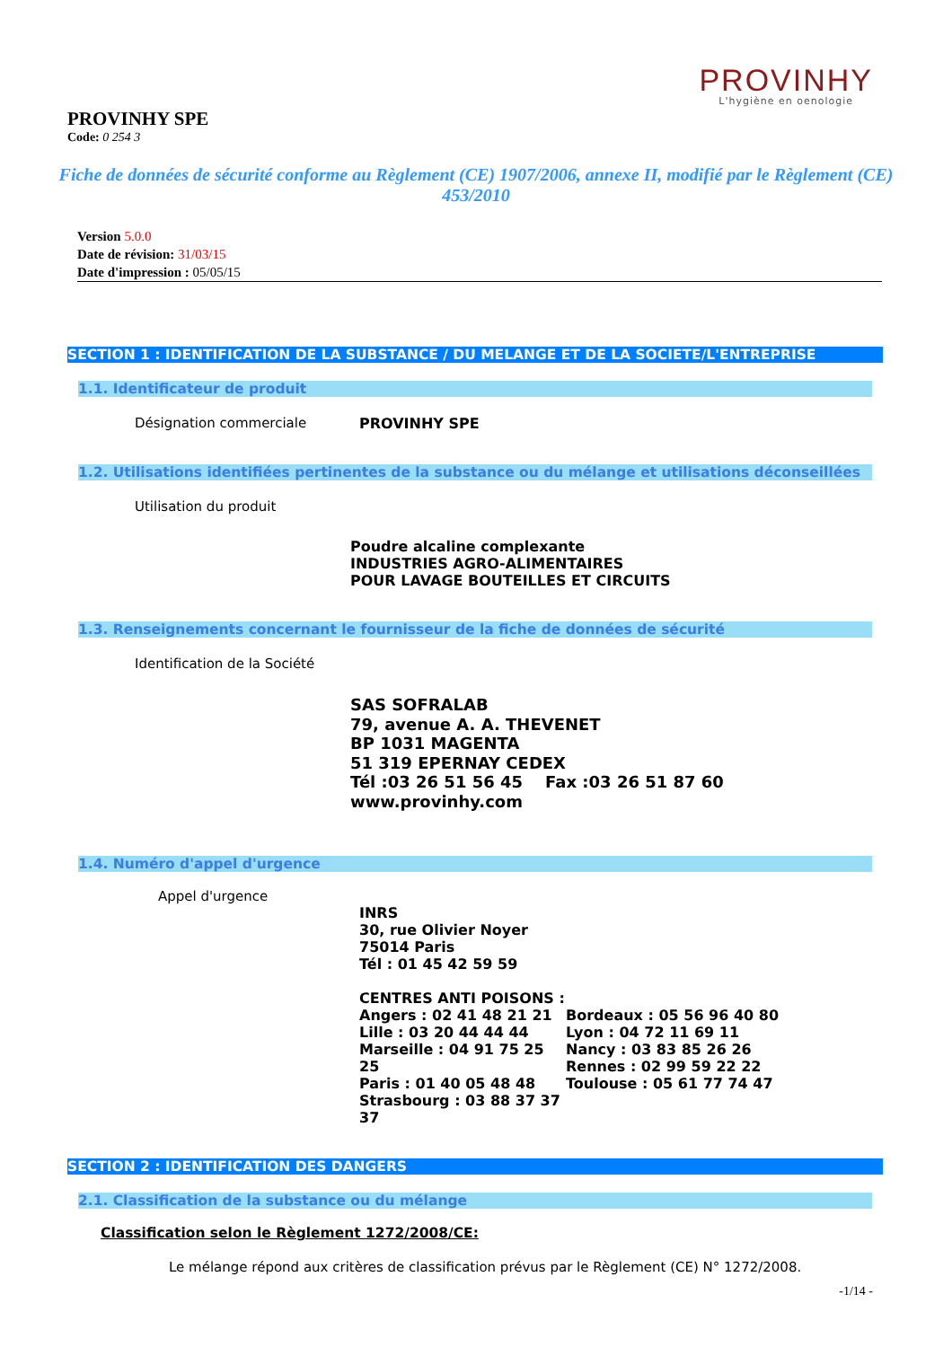PROVINHY
L'hygiène en oenologie
PROVINHY SPE
Code: 0 254 3
Fiche de données de sécurité conforme au Règlement (CE) 1907/2006, annexe II, modifié par le Règlement (CE) 453/2010
Version 5.0.0
Date de révision: 31/03/15
Date d'impression : 05/05/15
SECTION 1 : IDENTIFICATION DE LA SUBSTANCE / DU MELANGE ET DE LA SOCIETE/L'ENTREPRISE
1.1. Identificateur de produit
Désignation commerciale
PROVINHY SPE
1.2. Utilisations identifiées pertinentes de la substance ou du mélange et utilisations déconseillées
Utilisation du produit
Poudre alcaline complexante
INDUSTRIES AGRO-ALIMENTAIRES
POUR LAVAGE BOUTEILLES ET CIRCUITS
1.3. Renseignements concernant le fournisseur de la fiche de données de sécurité
Identification de la Société
SAS SOFRALAB
79, avenue A. A. THEVENET
BP 1031 MAGENTA
51 319 EPERNAY CEDEX
Tél :03 26 51 56 45 Fax :03 26 51 87 60
www.provinhy.com
1.4. Numéro d'appel d'urgence
Appel d'urgence
INRS
30, rue Olivier Noyer
75014 Paris
Tél : 01 45 42 59 59
CENTRES ANTI POISONS :
Angers : 02 41 48 21 21
Lille : 03 20 44 44 44
Marseille : 04 91 75 25 25
Paris : 01 40 05 48 48
Strasbourg : 03 88 37 37 37
Bordeaux : 05 56 96 40 80
Lyon : 04 72 11 69 11
Nancy : 03 83 85 26 26
Rennes : 02 99 59 22 22
Toulouse : 05 61 77 74 47
SECTION 2 : IDENTIFICATION DES DANGERS
2.1. Classification de la substance ou du mélange
Classification selon le Règlement 1272/2008/CE:
Le mélange répond aux critères de classification prévus par le Règlement (CE) N° 1272/2008.
-1/14 -